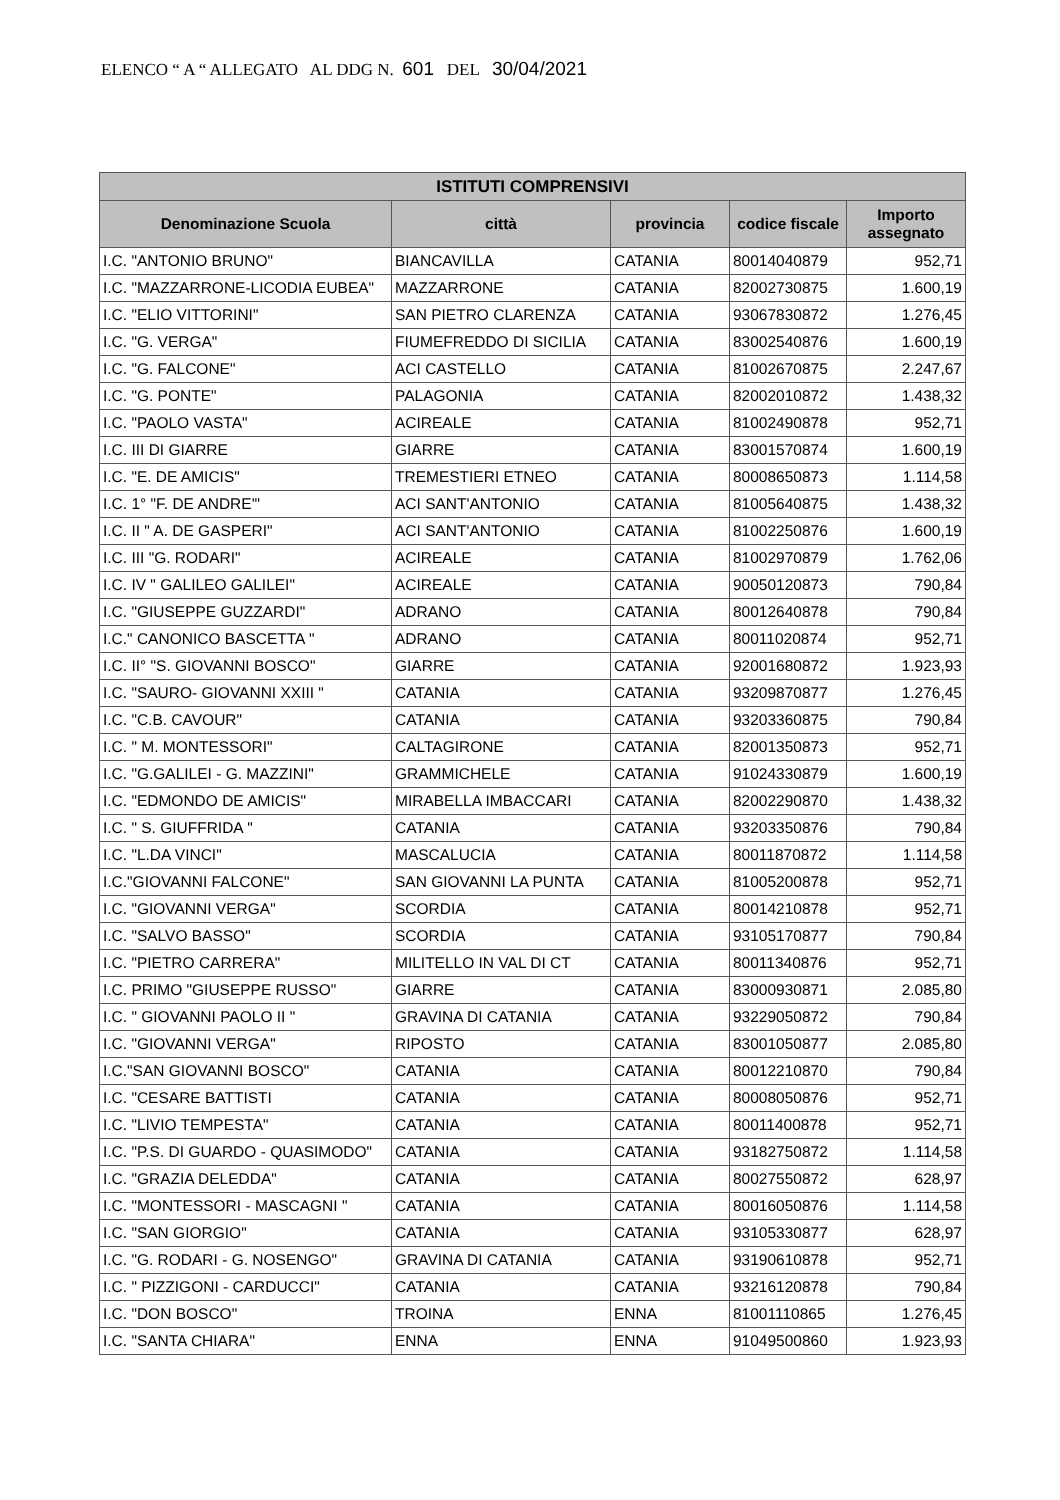ELENCO “ A “ ALLEGATO AL DDG N. 601 DEL 30/04/2021
| ISTITUTI COMPRENSIVI | | | | |
| --- | --- | --- | --- | --- |
| Denominazione Scuola | città | provincia | codice fiscale | Importo assegnato |
| I.C. "ANTONIO BRUNO" | BIANCAVILLA | CATANIA | 80014040879 | 952,71 |
| I.C. "MAZZARRONE-LICODIA EUBEA" | MAZZARRONE | CATANIA | 82002730875 | 1.600,19 |
| I.C. "ELIO VITTORINI" | SAN PIETRO CLARENZA | CATANIA | 93067830872 | 1.276,45 |
| I.C. "G. VERGA" | FIUMEFREDDO DI SICILIA | CATANIA | 83002540876 | 1.600,19 |
| I.C. "G. FALCONE" | ACI CASTELLO | CATANIA | 81002670875 | 2.247,67 |
| I.C. "G. PONTE" | PALAGONIA | CATANIA | 82002010872 | 1.438,32 |
| I.C. "PAOLO VASTA" | ACIREALE | CATANIA | 81002490878 | 952,71 |
| I.C. III DI GIARRE | GIARRE | CATANIA | 83001570874 | 1.600,19 |
| I.C. "E. DE AMICIS" | TREMESTIERI ETNEO | CATANIA | 80008650873 | 1.114,58 |
| I.C. 1° "F. DE ANDRE'" | ACI SANT'ANTONIO | CATANIA | 81005640875 | 1.438,32 |
| I.C. II " A. DE GASPERI" | ACI SANT'ANTONIO | CATANIA | 81002250876 | 1.600,19 |
| I.C. III "G. RODARI" | ACIREALE | CATANIA | 81002970879 | 1.762,06 |
| I.C. IV " GALILEO GALILEI" | ACIREALE | CATANIA | 90050120873 | 790,84 |
| I.C. "GIUSEPPE GUZZARDI" | ADRANO | CATANIA | 80012640878 | 790,84 |
| I.C." CANONICO BASCETTA " | ADRANO | CATANIA | 80011020874 | 952,71 |
| I.C. II° "S. GIOVANNI BOSCO" | GIARRE | CATANIA | 92001680872 | 1.923,93 |
| I.C. "SAURO- GIOVANNI XXIII " | CATANIA | CATANIA | 93209870877 | 1.276,45 |
| I.C. "C.B. CAVOUR" | CATANIA | CATANIA | 93203360875 | 790,84 |
| I.C. " M. MONTESSORI" | CALTAGIRONE | CATANIA | 82001350873 | 952,71 |
| I.C. "G.GALILEI - G. MAZZINI" | GRAMMICHELE | CATANIA | 91024330879 | 1.600,19 |
| I.C. "EDMONDO DE AMICIS" | MIRABELLA IMBACCARI | CATANIA | 82002290870 | 1.438,32 |
| I.C. " S. GIUFFRIDA " | CATANIA | CATANIA | 93203350876 | 790,84 |
| I.C. "L.DA VINCI" | MASCALUCIA | CATANIA | 80011870872 | 1.114,58 |
| I.C."GIOVANNI FALCONE" | SAN GIOVANNI LA PUNTA | CATANIA | 81005200878 | 952,71 |
| I.C. "GIOVANNI VERGA" | SCORDIA | CATANIA | 80014210878 | 952,71 |
| I.C. "SALVO BASSO" | SCORDIA | CATANIA | 93105170877 | 790,84 |
| I.C. "PIETRO CARRERA" | MILITELLO IN VAL DI CT | CATANIA | 80011340876 | 952,71 |
| I.C. PRIMO "GIUSEPPE RUSSO" | GIARRE | CATANIA | 83000930871 | 2.085,80 |
| I.C. " GIOVANNI PAOLO II " | GRAVINA DI CATANIA | CATANIA | 93229050872 | 790,84 |
| I.C. "GIOVANNI VERGA" | RIPOSTO | CATANIA | 83001050877 | 2.085,80 |
| I.C."SAN GIOVANNI BOSCO" | CATANIA | CATANIA | 80012210870 | 790,84 |
| I.C. "CESARE BATTISTI | CATANIA | CATANIA | 80008050876 | 952,71 |
| I.C. "LIVIO TEMPESTA" | CATANIA | CATANIA | 80011400878 | 952,71 |
| I.C. "P.S. DI GUARDO - QUASIMODO" | CATANIA | CATANIA | 93182750872 | 1.114,58 |
| I.C. "GRAZIA DELEDDA" | CATANIA | CATANIA | 80027550872 | 628,97 |
| I.C. "MONTESSORI - MASCAGNI " | CATANIA | CATANIA | 80016050876 | 1.114,58 |
| I.C. "SAN GIORGIO" | CATANIA | CATANIA | 93105330877 | 628,97 |
| I.C. "G. RODARI - G. NOSENGO" | GRAVINA DI CATANIA | CATANIA | 93190610878 | 952,71 |
| I.C. " PIZZIGONI - CARDUCCI" | CATANIA | CATANIA | 93216120878 | 790,84 |
| I.C. "DON BOSCO" | TROINA | ENNA | 81001110865 | 1.276,45 |
| I.C. "SANTA CHIARA" | ENNA | ENNA | 91049500860 | 1.923,93 |